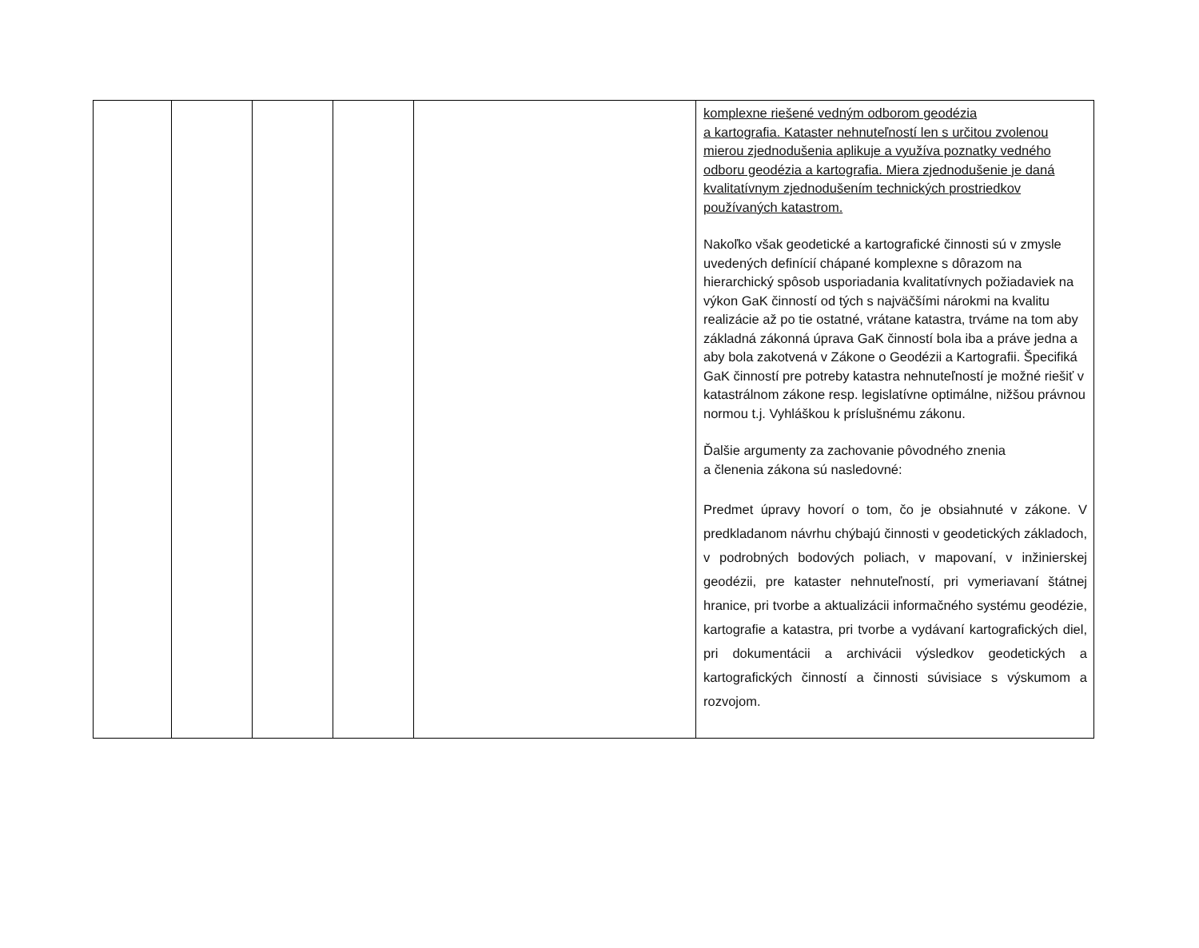| | | | | | komplexne riešené vedným odborom geodézia a kartografia. Kataster nehnuteľností len s určitou zvolenou mierou zjednodušenia aplikuje a využíva poznatky vedného odboru geodézia a kartografia. Miera zjednodušenie je daná kvalitatívnym zjednodušením technických prostriedkov používaných katastrom. Nakoľko však geodetické a kartografické činnosti sú v zmysle uvedených definícií chápané komplexne s dôrazom na hierarchický spôsob usporiadania kvalitatívnych požiadaviek na výkon GaK činností od tých s najväčšími nárokmi na kvalitu realizácie až po tie ostatné, vrátane katastra, trváme na tom aby základná zákonná úprava GaK činností bola iba a práve jedna a aby bola zakotvená v Zákone o Geodézii a Kartografii. Špecifiká GaK činností pre potreby katastra nehnuteľností je možné riešiť v katastrálnom zákone resp. legislatívne optimálne, nižšou právnou normou t.j. Vyhláškou k príslušnému zákonu. Ďalšie argumenty za zachovanie pôvodného znenia a členenia zákona sú nasledovné: Predmet úpravy hovorí o tom, čo je obsiahnuté v zákone. V predkladanom návrhu chýbajú činnosti v geodetických základoch, v podrobných bodových poliach, v mapovaní, v inžinierskej geodézii, pre kataster nehnuteľností, pri vymeriavaní štátnej hranice, pri tvorbe a aktualizácii informačného systému geodézie, kartografie a katastra, pri tvorbe a vydávaní kartografických diel, pri dokumentácii a archivácii výsledkov geodetických a kartografických činností a činnosti súvisiace s výskumom a rozvojom. |